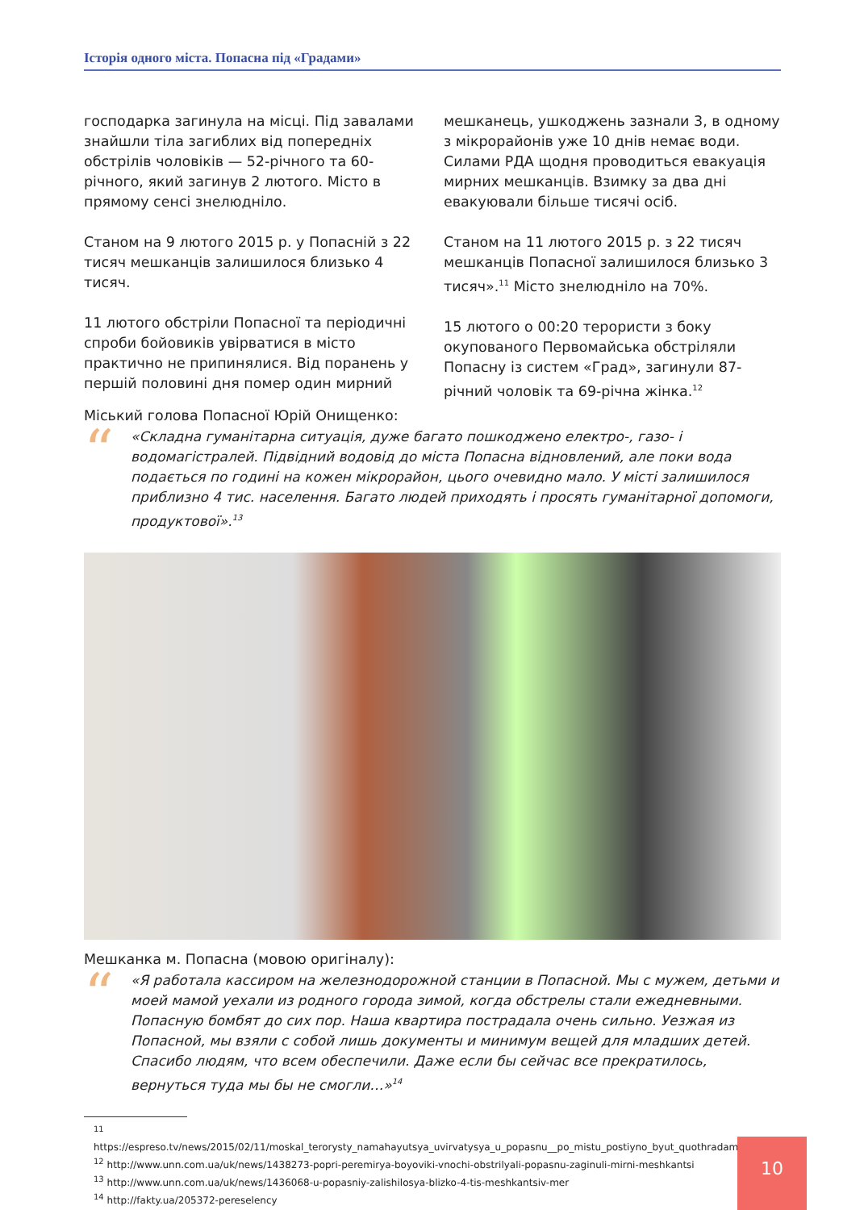Історія одного міста. Попасна під «Градами»
господарка загинула на місці. Під завалами знайшли тіла загиблих від попередніх обстрілів чоловіків — 52-річного та 60-річного, який загинув 2 лютого. Місто в прямому сенсі знелюдніло.
Станом на 9 лютого 2015 р. у Попасній з 22 тисяч мешканців залишилося близько 4 тисяч.
11 лютого обстріли Попасної та періодичні спроби бойовиків увірватися в місто практично не припинялися. Від поранень у першій половині дня помер один мирний мешканець, ушкоджень зазнали 3, в одному з мікрорайонів уже 10 днів немає води. Силами РДА щодня проводиться евакуація мирних мешканців. Взимку за два дні евакуювали більше тисячі осіб.
Станом на 11 лютого 2015 р. з 22 тисяч мешканців Попасної залишилося близько 3 тисяч».<sup>11</sup> Місто знелюдніло на 70%.
15 лютого о 00:20 терористи з боку окупованого Первомайська обстріляли Попасну із систем «Град», загинули 87-річний чоловік та 69-річна жінка.<sup>12</sup>
Міський голова Попасної Юрій Онищенко:
“
«Складна гуманітарна ситуація, дуже багато пошкоджено електро-, газо- і водомагістралей. Підвідний водовід до міста Попасна відновлений, але поки вода подається по годині на кожен мікрорайон, цього очевидно мало. У місті залишилося приблизно 4 тис. населення. Багато людей приходять і просять гуманітарної допомоги, продуктової».<sup>13</sup>
Мешканка м. Попасна (мовою оригіналу):
“
«Я работала кассиром на железнодорожной станции в Попасной. Мы с мужем, детьми и моей мамой уехали из родного города зимой, когда обстрелы стали ежедневными. Попасную бомбят до сих пор. Наша квартира пострадала очень сильно. Уезжая из Попасной, мы взяли с собой лишь документы и минимум вещей для младших детей. Спасибо людям, что всем обеспечили. Даже если бы сейчас все прекратилось, вернуться туда мы бы не смогли…»<sup>14</sup>
<sup>11</sup> https://espreso.tv/news/2015/02/11/moskal_terorysty_namahayutsya_uvirvatysya_u_popasnu__po_mistu_postiyno_byut_quothradamyquot
<sup>12</sup> http://www.unn.com.ua/uk/news/1438273-popri-peremirya-boyoviki-vnochi-obstrilyali-popasnu-zaginuli-mirni-meshkantsi
<sup>13</sup> http://www.unn.com.ua/uk/news/1436068-u-popasniy-zalishilosya-blizko-4-tis-meshkantsiv-mer
<sup>14</sup> http://fakty.ua/205372-pereselency
10